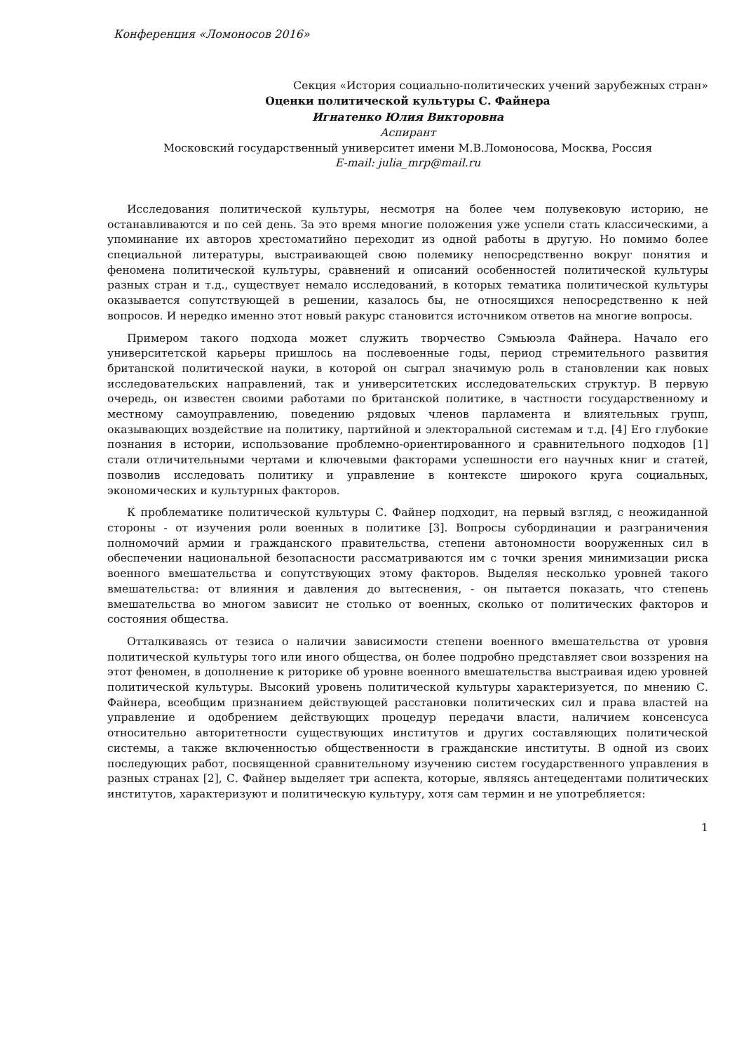Конференция «Ломоносов 2016»
Секция «История социально-политических учений зарубежных стран»
Оценки политической культуры С. Файнера
Игнатенко Юлия Викторовна
Аспирант
Московский государственный университет имени М.В.Ломоносова, Москва, Россия
E-mail: julia_mrp@mail.ru
Исследования политической культуры, несмотря на более чем полувековую историю, не останавливаются и по сей день. За это время многие положения уже успели стать классическими, а упоминание их авторов хрестоматийно переходит из одной работы в другую. Но помимо более специальной литературы, выстраивающей свою полемику непосредственно вокруг понятия и феномена политической культуры, сравнений и описаний особенностей политической культуры разных стран и т.д., существует немало исследований, в которых тематика политической культуры оказывается сопутствующей в решении, казалось бы, не относящихся непосредственно к ней вопросов. И нередко именно этот новый ракурс становится источником ответов на многие вопросы.
Примером такого подхода может служить творчество Сэмьюэла Файнера. Начало его университетской карьеры пришлось на послевоенные годы, период стремительного развития британской политической науки, в которой он сыграл значимую роль в становлении как новых исследовательских направлений, так и университетских исследовательских структур. В первую очередь, он известен своими работами по британской политике, в частности государственному и местному самоуправлению, поведению рядовых членов парламента и влиятельных групп, оказывающих воздействие на политику, партийной и электоральной системам и т.д. [4] Его глубокие познания в истории, использование проблемно-ориентированного и сравнительного подходов [1] стали отличительными чертами и ключевыми факторами успешности его научных книг и статей, позволив исследовать политику и управление в контексте широкого круга социальных, экономических и культурных факторов.
К проблематике политической культуры С. Файнер подходит, на первый взгляд, с неожиданной стороны - от изучения роли военных в политике [3]. Вопросы субординации и разграничения полномочий армии и гражданского правительства, степени автономности вооруженных сил в обеспечении национальной безопасности рассматриваются им с точки зрения минимизации риска военного вмешательства и сопутствующих этому факторов. Выделяя несколько уровней такого вмешательства: от влияния и давления до вытеснения, - он пытается показать, что степень вмешательства во многом зависит не столько от военных, сколько от политических факторов и состояния общества.
Отталкиваясь от тезиса о наличии зависимости степени военного вмешательства от уровня политической культуры того или иного общества, он более подробно представляет свои воззрения на этот феномен, в дополнение к риторике об уровне военного вмешательства выстраивая идею уровней политической культуры. Высокий уровень политической культуры характеризуется, по мнению С. Файнера, всеобщим признанием действующей расстановки политических сил и права властей на управление и одобрением действующих процедур передачи власти, наличием консенсуса относительно авторитетности существующих институтов и других составляющих политической системы, а также включенностью общественности в гражданские институты. В одной из своих последующих работ, посвященной сравнительному изучению систем государственного управления в разных странах [2], С. Файнер выделяет три аспекта, которые, являясь антецедентами политических институтов, характеризуют и политическую культуру, хотя сам термин и не употребляется:
1